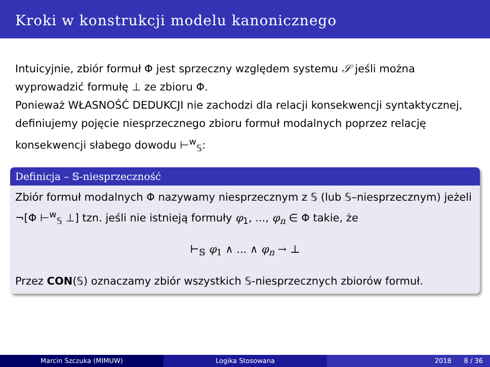Kroki w konstrukcji modelu kanonicznego
Intuicyjnie, zbiór formuł Φ jest sprzeczny względem systemu 𝒮 jeśli można wyprowadzić formułę ⊥ ze zbioru Φ.
Ponieważ WŁASNOŚĆ DEDUKCJI nie zachodzi dla relacji konsekwencji syntaktycznej, definiujemy pojęcie niesprzecznego zbioru formuł modalnych poprzez relację konsekwencji słabego dowodu ⊢<sup>w</sup><sub>𝕊</sub>:
Definicja – 𝕊-niesprzeczność
Zbiór formuł modalnych Φ nazywamy niesprzecznym z 𝕊 (lub 𝕊–niesprzecznym) jeżeli ¬[Φ ⊢<sup>w</sup><sub>𝕊</sub> ⊥] tzn. jeśli nie istnieją formuły φ<sub>1</sub>, ..., φ<sub>n</sub> ∈ Φ takie, że
⊢<sub>𝕊</sub> φ<sub>1</sub> ∧ ... ∧ φ<sub>n</sub> → ⊥
Przez CON(𝕊) oznaczamy zbiór wszystkich 𝕊-niesprzecznych zbiorów formuł.
Marcin Szczuka (MIMUW) Logika Stosowana 2018 8 / 36